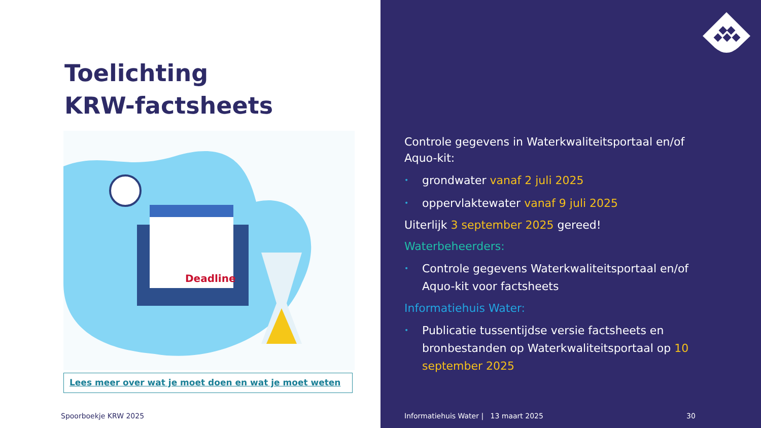Toelichting
KRW-factsheets
Deadline
Lees meer over wat je moet doen en wat je moet weten
Spoorboekje KRW 2025
Controle gegevens in Waterkwaliteitsportaal en/of Aquo-kit:
• grondwater vanaf 2 juli 2025
• oppervlaktewater vanaf 9 juli 2025
Uiterlijk 3 september 2025 gereed!
Waterbeheerders:
• Controle gegevens Waterkwaliteitsportaal en/of Aquo-kit voor factsheets
Informatiehuis Water:
• Publicatie tussentijdse versie factsheets en bronbestanden op Waterkwaliteitsportaal op 10 september 2025
Informatiehuis Water | 13 maart 2025
30